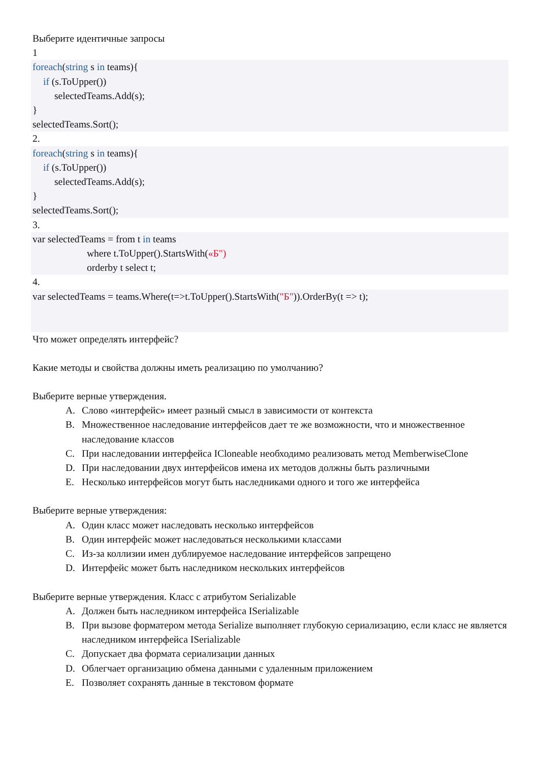Выберите идентичные запросы
1
foreach(string s in teams){
if (s.ToUpper())
selectedTeams.Add(s);
}
selectedTeams.Sort();
2.
foreach(string s in teams){
if (s.ToUpper())
selectedTeams.Add(s);
}
selectedTeams.Sort();
3.
var selectedTeams = from t in teams
where t.ToUpper().StartsWith(«Б")
orderby t select t;
4.
var selectedTeams = teams.Where(t=>t.ToUpper().StartsWith("Б")).OrderBy(t => t);
Что может определять интерфейс?
Какие методы и свойства должны иметь реализацию по умолчанию?
Выберите верные утверждения.
A. Слово «интерфейс» имеет разный смысл в зависимости от контекста
B. Множественное наследование интерфейсов дает те же возможности, что и множественное наследование классов
C. При наследовании интерфейса ICloneable необходимо реализовать метод MemberwiseClone
D. При наследовании двух интерфейсов имена их методов должны быть различными
E. Несколько интерфейсов могут быть наследниками одного и того же интерфейса
Выберите верные утверждения:
A. Один класс может наследовать несколько интерфейсов
B. Один интерфейс может наследоваться несколькими классами
C. Из-за коллизии имен дублируемое наследование интерфейсов запрещено
D. Интерфейс может быть наследником нескольких интерфейсов
Выберите верные утверждения. Класс с атрибутом Serializable
A. Должен быть наследником интерфейса ISerializable
B. При вызове форматером метода Serialize выполняет глубокую сериализацию, если класс не является наследником интерфейса ISerializable
C. Допускает два формата сериализации данных
D. Облегчает организацию обмена данными с удаленным приложением
E. Позволяет сохранять данные в текстовом формате